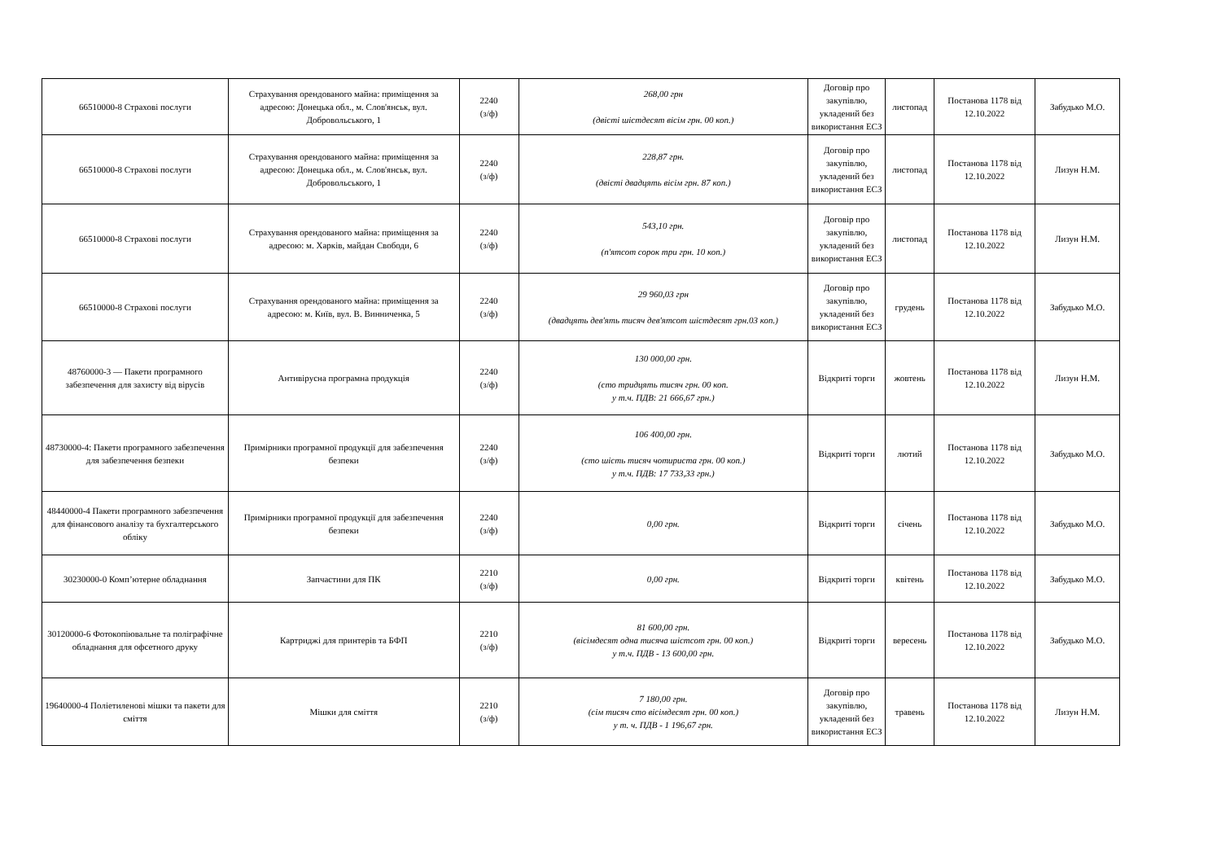| 66510000-8 Страхові послуги | Страхування орендованого майна: приміщення за адресою: Донецька обл., м. Слов'янськ, вул. Добровольського, 1 | 2240 (з/ф) | 268,00 грн (двісті шістдесят вісім грн. 00 коп.) | Договір про закупівлю, укладений без використання ЕСЗ | листопад | Постанова 1178 від 12.10.2022 | Забудько М.О. |
| 66510000-8 Страхові послуги | Страхування орендованого майна: приміщення за адресою: Донецька обл., м. Слов'янськ, вул. Добровольського, 1 | 2240 (з/ф) | 228,87 грн. (двісті двадцять вісім грн. 87 коп.) | Договір про закупівлю, укладений без використання ЕСЗ | листопад | Постанова 1178 від 12.10.2022 | Лизун Н.М. |
| 66510000-8 Страхові послуги | Страхування орендованого майна: приміщення за адресою: м. Харків, майдан Свободи, 6 | 2240 (з/ф) | 543,10 грн. (п'ятсот сорок три грн. 10 коп.) | Договір про закупівлю, укладений без використання ЕСЗ | листопад | Постанова 1178 від 12.10.2022 | Лизун Н.М. |
| 66510000-8 Страхові послуги | Страхування орендованого майна: приміщення за адресою: м. Київ, вул. В. Винниченка, 5 | 2240 (з/ф) | 29 960,03 грн (двадцять дев'ять тисяч дев'ятсот шістдесят грн.03 коп.) | Договір про закупівлю, укладений без використання ЕСЗ | грудень | Постанова 1178 від 12.10.2022 | Забудько М.О. |
| 48760000-3 — Пакети програмного забезпечення для захисту від вірусів | Антивірусна програмна продукція | 2240 (з/ф) | 130 000,00 грн. (сто тридцять тисяч грн. 00 коп. у т.ч. ПДВ: 21 666,67 грн.) | Відкриті торги | жовтень | Постанова 1178 від 12.10.2022 | Лизун Н.М. |
| 48730000-4: Пакети програмного забезпечення для забезпечення безпеки | Примірники програмної продукції для забезпечення безпеки | 2240 (з/ф) | 106 400,00 грн. (сто шість тисяч чотириста грн. 00 коп.) у т.ч. ПДВ: 17 733,33 грн.) | Відкриті торги | лютий | Постанова 1178 від 12.10.2022 | Забудько М.О. |
| 48440000-4 Пакети програмного забезпечення для фінансового аналізу та бухгалтерського обліку | Примірники програмної продукції для забезпечення безпеки | 2240 (з/ф) | 0,00 грн. | Відкриті торги | січень | Постанова 1178 від 12.10.2022 | Забудько М.О. |
| 30230000-0 Комп’ютерне обладнання | Запчастини для ПК | 2210 (з/ф) | 0,00 грн. | Відкриті торги | квітень | Постанова 1178 від 12.10.2022 | Забудько М.О. |
| 30120000-6 Фотокопіювальне та поліграфічне обладнання для офсетного друку | Картриджі для принтерів та БФП | 2210 (з/ф) | 81 600,00 грн. (вісімдесят одна тисяча шістсот грн. 00 коп.) у т.ч. ПДВ - 13 600,00 грн. | Відкриті торги | вересень | Постанова 1178 від 12.10.2022 | Забудько М.О. |
| 19640000-4 Поліетиленові мішки та пакети для сміття | Мішки для сміття | 2210 (з/ф) | 7 180,00 грн. (сім тисяч сто вісімдесят грн. 00 коп.) у т. ч. ПДВ - 1 196,67 грн. | Договір про закупівлю, укладений без використання ЕСЗ | травень | Постанова 1178 від 12.10.2022 | Лизун Н.М. |